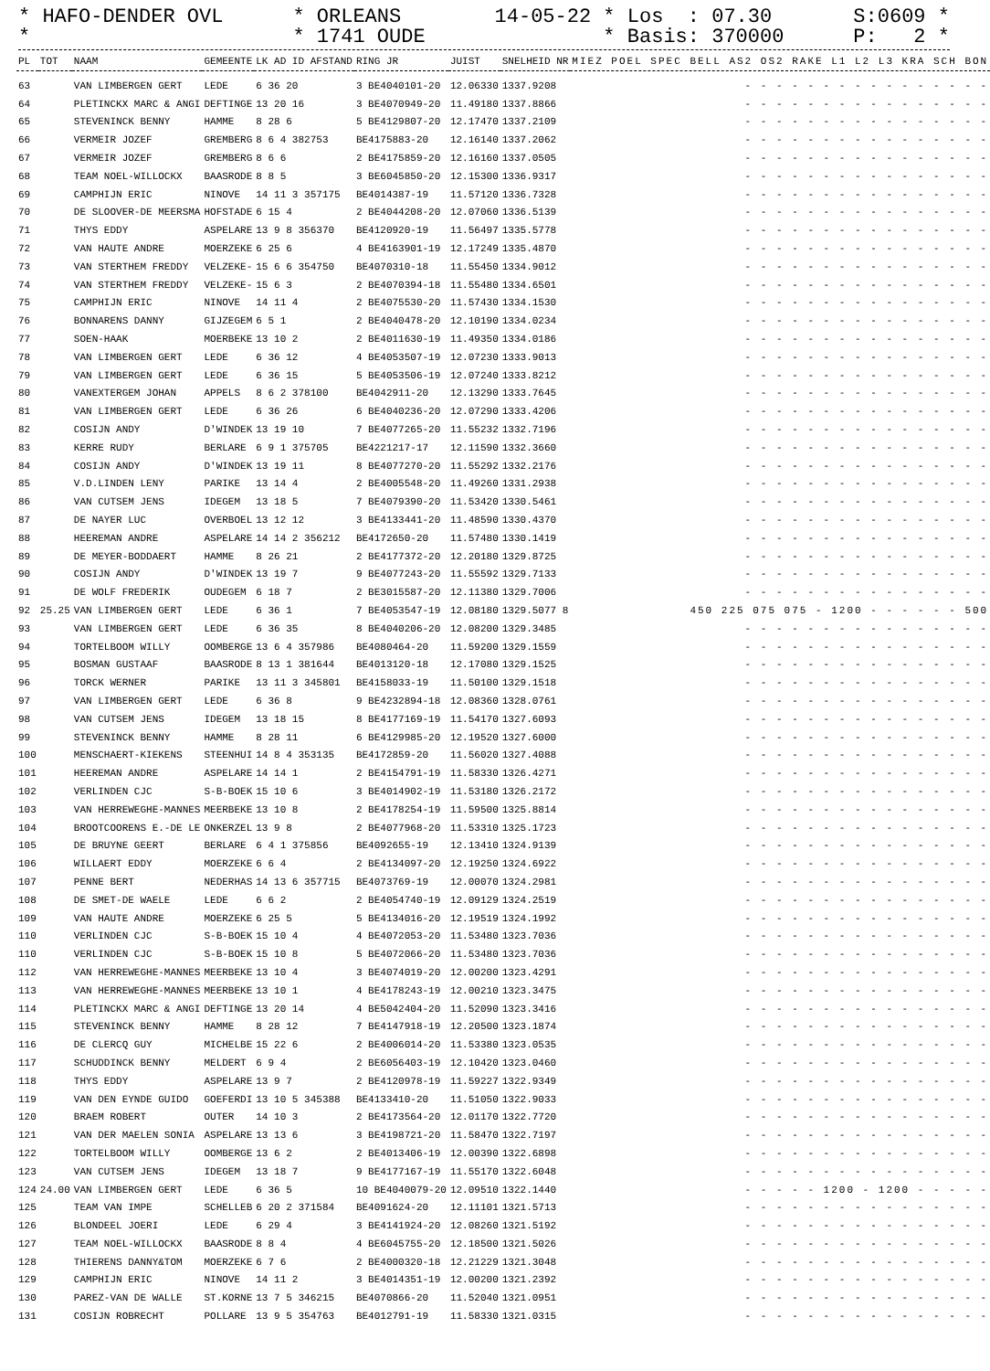* HAFO-DENDER OVL *
* ORLEANS * 1741 OUDE
14-05-22 * Los : 07.30 * Basis: 370000
S:0609 * P: 2 *
| PL | TOT | NAAM | GEMEENTE | LK AD ID AFSTAND | RING JR | JUIST | SNELHEID NR | MIEZ POEL SPEC BELL AS2 OS2 RAKE L1 L2 L3 KRA SCH BON |
| --- | --- | --- | --- | --- | --- | --- | --- | --- |
| 63 | | VAN LIMBERGEN GERT | LEDE | 6 36 20 | 3 BE4040101-20 | 12.06330 | 1337.9208 | - - - - - - - - - - - - - - - - |
| 64 | | PLETINCKX MARC & ANGI | DEFTINGE | 13 20 16 | 3 BE4070949-20 | 11.49180 | 1337.8866 | - - - - - - - - - - - - - - - - |
| 65 | | STEVENINCK BENNY | HAMME | 8 28 6 | 5 BE4129807-20 | 12.17470 | 1337.2109 | - - - - - - - - - - - - - - - - |
| 66 | | VERMEIR JOZEF | GREMBERG | 8 6 4 382753 | BE4175883-20 | 12.16140 | 1337.2062 | - - - - - - - - - - - - - - - - |
| 67 | | VERMEIR JOZEF | GREMBERG | 8 6 6 | 2 BE4175859-20 | 12.16160 | 1337.0505 | - - - - - - - - - - - - - - - - |
| 68 | | TEAM NOEL-WILLOCKX | BAASRODE | 8 8 5 | 3 BE6045850-20 | 12.15300 | 1336.9317 | - - - - - - - - - - - - - - - - |
| 69 | | CAMPHIJN ERIC | NINOVE | 14 11 3 357175 | BE4014387-19 | 11.57120 | 1336.7328 | - - - - - - - - - - - - - - - - |
| 70 | | DE SLOOVER-DE MEERSMA | HOFSTADE | 6 15 4 | 2 BE4044208-20 | 12.07060 | 1336.5139 | - - - - - - - - - - - - - - - - |
| 71 | | THYS EDDY | ASPELARE | 13 9 8 356370 | BE4120920-19 | 11.56497 | 1335.5778 | - - - - - - - - - - - - - - - - |
| 72 | | VAN HAUTE ANDRE | MOERZEKE | 6 25 6 | 4 BE4163901-19 | 12.17249 | 1335.4870 | - - - - - - - - - - - - - - - - |
| 73 | | VAN STERTHEM FREDDY | VELZEKE- | 15 6 6 354750 | BE4070310-18 | 11.55450 | 1334.9012 | - - - - - - - - - - - - - - - - |
| 74 | | VAN STERTHEM FREDDY | VELZEKE- | 15 6 3 | 2 BE4070394-18 | 11.55480 | 1334.6501 | - - - - - - - - - - - - - - - - |
| 75 | | CAMPHIJN ERIC | NINOVE | 14 11 4 | 2 BE4075530-20 | 11.57430 | 1334.1530 | - - - - - - - - - - - - - - - - |
| 76 | | BONNARENS DANNY | GIJZEGEM | 6 5 1 | 2 BE4040478-20 | 12.10190 | 1334.0234 | - - - - - - - - - - - - - - - - |
| 77 | | SOEN-HAAK | MOERBEKE | 13 10 2 | 2 BE4011630-19 | 11.49350 | 1334.0186 | - - - - - - - - - - - - - - - - |
| 78 | | VAN LIMBERGEN GERT | LEDE | 6 36 12 | 4 BE4053507-19 | 12.07230 | 1333.9013 | - - - - - - - - - - - - - - - - |
| 79 | | VAN LIMBERGEN GERT | LEDE | 6 36 15 | 5 BE4053506-19 | 12.07240 | 1333.8212 | - - - - - - - - - - - - - - - - |
| 80 | | VANEXTERGEM JOHAN | APPELS | 8 6 2 378100 | BE4042911-20 | 12.13290 | 1333.7645 | - - - - - - - - - - - - - - - - |
| 81 | | VAN LIMBERGEN GERT | LEDE | 6 36 26 | 6 BE4040236-20 | 12.07290 | 1333.4206 | - - - - - - - - - - - - - - - - |
| 82 | | COSIJN ANDY | D'WINDEK | 13 19 10 | 7 BE4077265-20 | 11.55232 | 1332.7196 | - - - - - - - - - - - - - - - - |
| 83 | | KERRE RUDY | BERLARE | 6 9 1 375705 | BE4221217-17 | 12.11590 | 1332.3660 | - - - - - - - - - - - - - - - - |
| 84 | | COSIJN ANDY | D'WINDEK | 13 19 11 | 8 BE4077270-20 | 11.55292 | 1332.2176 | - - - - - - - - - - - - - - - - |
| 85 | | V.D.LINDEN LENY | PARIKE | 13 14 4 | 2 BE4005548-20 | 11.49260 | 1331.2938 | - - - - - - - - - - - - - - - - |
| 86 | | VAN CUTSEM JENS | IDEGEM | 13 18 5 | 7 BE4079390-20 | 11.53420 | 1330.5461 | - - - - - - - - - - - - - - - - |
| 87 | | DE NAYER LUC | OVERBOEL | 13 12 12 | 3 BE4133441-20 | 11.48590 | 1330.4370 | - - - - - - - - - - - - - - - - |
| 88 | | HEEREMAN ANDRE | ASPELARE | 14 14 2 356212 | BE4172650-20 | 11.57480 | 1330.1419 | - - - - - - - - - - - - - - - - |
| 89 | | DE MEYER-BODDAERT | HAMME | 8 26 21 | 2 BE4177372-20 | 12.20180 | 1329.8725 | - - - - - - - - - - - - - - - - |
| 90 | | COSIJN ANDY | D'WINDEK | 13 19 7 | 9 BE4077243-20 | 11.55592 | 1329.7133 | - - - - - - - - - - - - - - - - |
| 91 | | DE WOLF FREDERIK | OUDEGEM | 6 18 7 | 2 BE3015587-20 | 12.11380 | 1329.7006 | - - - - - - - - - - - - - - - - |
| 92 | 25.25 | VAN LIMBERGEN GERT | LEDE | 6 36 1 | 7 BE4053547-19 | 12.08180 | 1329.5077 8 | 450 225 075 075 - 1200 - - - - - - 500 |
| 93 | | VAN LIMBERGEN GERT | LEDE | 6 36 35 | 8 BE4040206-20 | 12.08200 | 1329.3485 | - - - - - - - - - - - - - - - - |
| 94 | | TORTELBOOM WILLY | OOMBERGE | 13 6 4 357986 | BE4080464-20 | 11.59200 | 1329.1559 | - - - - - - - - - - - - - - - - |
| 95 | | BOSMAN GUSTAAF | BAASRODE | 8 13 1 381644 | BE4013120-18 | 12.17080 | 1329.1525 | - - - - - - - - - - - - - - - - |
| 96 | | TORCK WERNER | PARIKE | 13 11 3 345801 | BE4158033-19 | 11.50100 | 1329.1518 | - - - - - - - - - - - - - - - - |
| 97 | | VAN LIMBERGEN GERT | LEDE | 6 36 8 | 9 BE4232894-18 | 12.08360 | 1328.0761 | - - - - - - - - - - - - - - - - |
| 98 | | VAN CUTSEM JENS | IDEGEM | 13 18 15 | 8 BE4177169-19 | 11.54170 | 1327.6093 | - - - - - - - - - - - - - - - - |
| 99 | | STEVENINCK BENNY | HAMME | 8 28 11 | 6 BE4129985-20 | 12.19520 | 1327.6000 | - - - - - - - - - - - - - - - - |
| 100 | | MENSCHAERT-KIEKENS | STEENHUI | 14 8 4 353135 | BE4172859-20 | 11.56020 | 1327.4088 | - - - - - - - - - - - - - - - - |
| 101 | | HEEREMAN ANDRE | ASPELARE | 14 14 1 | 2 BE4154791-19 | 11.58330 | 1326.4271 | - - - - - - - - - - - - - - - - |
| 102 | | VERLINDEN CJC | S-B-BOEK | 15 10 6 | 3 BE4014902-19 | 11.53180 | 1326.2172 | - - - - - - - - - - - - - - - - |
| 103 | | VAN HERREWEGHE-MANNES | MEERBEKE | 13 10 8 | 2 BE4178254-19 | 11.59500 | 1325.8814 | - - - - - - - - - - - - - - - - |
| 104 | | BROOTCOORENS E.-DE LE | ONKERZEL | 13 9 8 | 2 BE4077968-20 | 11.53310 | 1325.1723 | - - - - - - - - - - - - - - - - |
| 105 | | DE BRUYNE GEERT | BERLARE | 6 4 1 375856 | BE4092655-19 | 12.13410 | 1324.9139 | - - - - - - - - - - - - - - - - |
| 106 | | WILLAERT EDDY | MOERZEKE | 6 6 4 | 2 BE4134097-20 | 12.19250 | 1324.6922 | - - - - - - - - - - - - - - - - |
| 107 | | PENNE BERT | NEDERHAS | 14 13 6 357715 | BE4073769-19 | 12.00070 | 1324.2981 | - - - - - - - - - - - - - - - - |
| 108 | | DE SMET-DE WAELE | LEDE | 6 6 2 | 2 BE4054740-19 | 12.09129 | 1324.2519 | - - - - - - - - - - - - - - - - |
| 109 | | VAN HAUTE ANDRE | MOERZEKE | 6 25 5 | 5 BE4134016-20 | 12.19519 | 1324.1992 | - - - - - - - - - - - - - - - - |
| 110 | | VERLINDEN CJC | S-B-BOEK | 15 10 4 | 4 BE4072053-20 | 11.53480 | 1323.7036 | - - - - - - - - - - - - - - - - |
| 110 | | VERLINDEN CJC | S-B-BOEK | 15 10 8 | 5 BE4072066-20 | 11.53480 | 1323.7036 | - - - - - - - - - - - - - - - - |
| 112 | | VAN HERREWEGHE-MANNES | MEERBEKE | 13 10 4 | 3 BE4074019-20 | 12.00200 | 1323.4291 | - - - - - - - - - - - - - - - - |
| 113 | | VAN HERREWEGHE-MANNES | MEERBEKE | 13 10 1 | 4 BE4178243-19 | 12.00210 | 1323.3475 | - - - - - - - - - - - - - - - - |
| 114 | | PLETINCKX MARC & ANGI | DEFTINGE | 13 20 14 | 4 BE5042404-20 | 11.52090 | 1323.3416 | - - - - - - - - - - - - - - - - |
| 115 | | STEVENINCK BENNY | HAMME | 8 28 12 | 7 BE4147918-19 | 12.20500 | 1323.1874 | - - - - - - - - - - - - - - - - |
| 116 | | DE CLERCQ GUY | MICHELBE | 15 22 6 | 2 BE4006014-20 | 11.53380 | 1323.0535 | - - - - - - - - - - - - - - - - |
| 117 | | SCHUDDINCK BENNY | MELDERT | 6 9 4 | 2 BE6056403-19 | 12.10420 | 1323.0460 | - - - - - - - - - - - - - - - - |
| 118 | | THYS EDDY | ASPELARE | 13 9 7 | 2 BE4120978-19 | 11.59227 | 1322.9349 | - - - - - - - - - - - - - - - - |
| 119 | | VAN DEN EYNDE GUIDO | GOEFERDI | 13 10 5 345388 | BE4133410-20 | 11.51050 | 1322.9033 | - - - - - - - - - - - - - - - - |
| 120 | | BRAEM ROBERT | OUTER | 14 10 3 | 2 BE4173564-20 | 12.01170 | 1322.7720 | - - - - - - - - - - - - - - - - |
| 121 | | VAN DER MAELEN SONIA | ASPELARE | 13 13 6 | 3 BE4198721-20 | 11.58470 | 1322.7197 | - - - - - - - - - - - - - - - - |
| 122 | | TORTELBOOM WILLY | OOMBERGE | 13 6 2 | 2 BE4013406-19 | 12.00390 | 1322.6898 | - - - - - - - - - - - - - - - - |
| 123 | | VAN CUTSEM JENS | IDEGEM | 13 18 7 | 9 BE4177167-19 | 11.55170 | 1322.6048 | - - - - - - - - - - - - - - - - |
| 124 | 24.00 | VAN LIMBERGEN GERT | LEDE | 6 36 5 | 10 BE4040079-20 | 12.09510 | 1322.1440 | - - - - - 1200 - 1200 - - - - - |
| 125 | | TEAM VAN IMPE | SCHELLEB | 6 20 2 371584 | BE4091624-20 | 12.11101 | 1321.5713 | - - - - - - - - - - - - - - - - |
| 126 | | BLONDEEL JOERI | LEDE | 6 29 4 | 3 BE4141924-20 | 12.08260 | 1321.5192 | - - - - - - - - - - - - - - - - |
| 127 | | TEAM NOEL-WILLOCKX | BAASRODE | 8 8 4 | 4 BE6045755-20 | 12.18500 | 1321.5026 | - - - - - - - - - - - - - - - - |
| 128 | | THIERENS DANNY&TOM | MOERZEKE | 6 7 6 | 2 BE4000320-18 | 12.21229 | 1321.3048 | - - - - - - - - - - - - - - - - |
| 129 | | CAMPHIJN ERIC | NINOVE | 14 11 2 | 3 BE4014351-19 | 12.00200 | 1321.2392 | - - - - - - - - - - - - - - - - |
| 130 | | PAREZ-VAN DE WALLE | ST.KORNE | 13 7 5 346215 | BE4070866-20 | 11.52040 | 1321.0951 | - - - - - - - - - - - - - - - - |
| 131 | | COSIJN ROBRECHT | POLLARE | 13 9 5 354763 | BE4012791-19 | 11.58330 | 1321.0315 | - - - - - - - - - - - - - - - - |